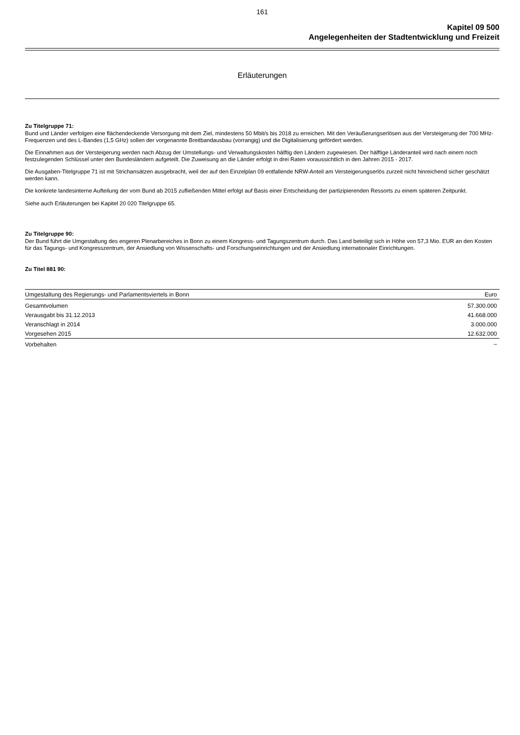161
Kapitel 09 500
Angelegenheiten der Stadtentwicklung und Freizeit
Erläuterungen
Zu Titelgruppe 71:
Bund und Länder verfolgen eine flächendeckende Versorgung mit dem Ziel, mindestens 50 Mbit/s bis 2018 zu erreichen. Mit den Veräußerungserlösen aus der Versteigerung der 700 MHz-Frequenzen und des L-Bandes (1,5 GHz) sollen der vorgenannte Breitbandausbau (vorrangig) und die Digitalisierung gefördert werden.
Die Einnahmen aus der Versteigerung werden nach Abzug der Umstellungs- und Verwaltungskosten hälftig den Ländern zugewiesen. Der hälftige Länderanteil wird nach einem noch festzulegenden Schlüssel unter den Bundesländern aufgeteilt. Die Zuweisung an die Länder erfolgt in drei Raten voraussichtlich in den Jahren 2015 - 2017.
Die Ausgaben-Titelgruppe 71 ist mit Strichansätzen ausgebracht, weil der auf den Einzelplan 09 entfallende NRW-Anteil am Versteigerungserlös zurzeit nicht hinreichend sicher geschätzt werden kann.
Die konkrete landesinterne Aufteilung der vom Bund ab 2015 zufließenden Mittel erfolgt auf Basis einer Entscheidung der partizipierenden Ressorts zu einem späteren Zeitpunkt.
Siehe auch Erläuterungen bei Kapitel 20 020 Titelgruppe 65.
Zu Titelgruppe 90:
Der Bund führt die Umgestaltung des engeren Plenarbereiches in Bonn zu einem Kongress- und Tagungszentrum durch. Das Land beteiligt sich in Höhe von 57,3 Mio. EUR an den Kosten für das Tagungs- und Kongresszentrum, der Ansiedlung von Wissenschafts- und Forschungseinrichtungen und der Ansiedlung internationaler Einrichtungen.
Zu Titel 881 90:
| Umgestaltung des Regierungs- und Parlamentsviertels in Bonn | Euro |
| --- | --- |
| Gesamtvolumen | 57.300.000 |
| Verausgabt bis 31.12.2013 | 41.668.000 |
| Veranschlagt in 2014 | 3.000.000 |
| Vorgesehen 2015 | 12.632.000 |
| Vorbehalten | – |